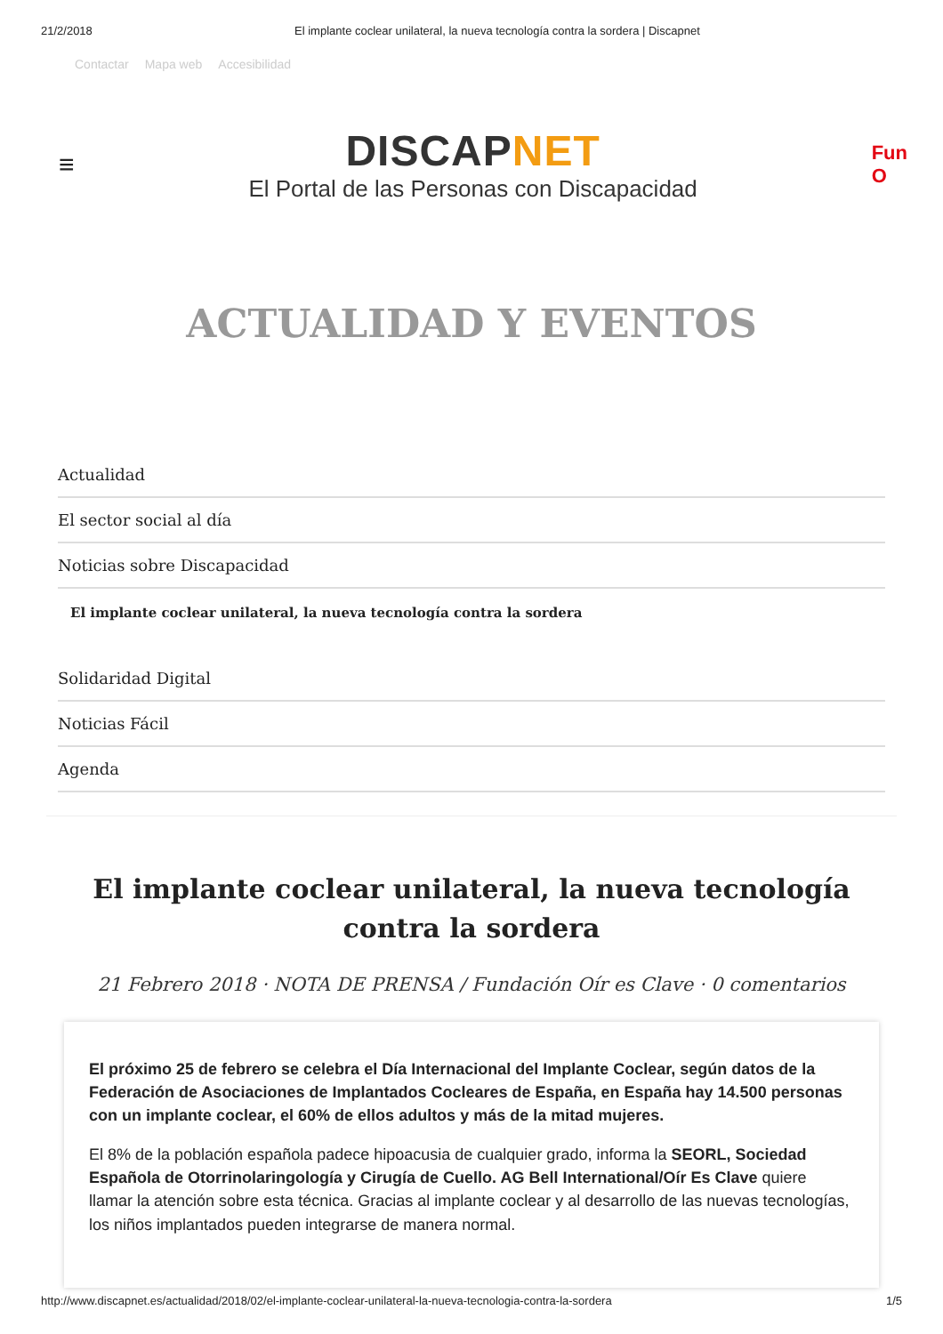21/2/2018 El implante coclear unilateral, la nueva tecnología contra la sordera | Discapnet
Contactar Mapa web Accesibilidad
≡
DISCAPNET
El Portal de las Personas con Discapacidad
Fun
O
ACTUALIDAD Y EVENTOS
Actualidad
El sector social al día
Noticias sobre Discapacidad
El implante coclear unilateral, la nueva tecnología contra la sordera
Solidaridad Digital
Noticias Fácil
Agenda
El implante coclear unilateral, la nueva tecnología contra la sordera
21 Febrero 2018 · NOTA DE PRENSA / Fundación Oír es Clave · 0 comentarios
El próximo 25 de febrero se celebra el Día Internacional del Implante Coclear, según datos de la Federación de Asociaciones de Implantados Cocleares de España, en España hay 14.500 personas con un implante coclear, el 60% de ellos adultos y más de la mitad mujeres.
El 8% de la población española padece hipoacusia de cualquier grado, informa la SEORL, Sociedad Española de Otorrinolaringología y Cirugía de Cuello. AG Bell International/Oír Es Clave quiere llamar la atención sobre esta técnica. Gracias al implante coclear y al desarrollo de las nuevas tecnologías, los niños implantados pueden integrarse de manera normal.
http://www.discapnet.es/actualidad/2018/02/el-implante-coclear-unilateral-la-nueva-tecnologia-contra-la-sordera 1/5